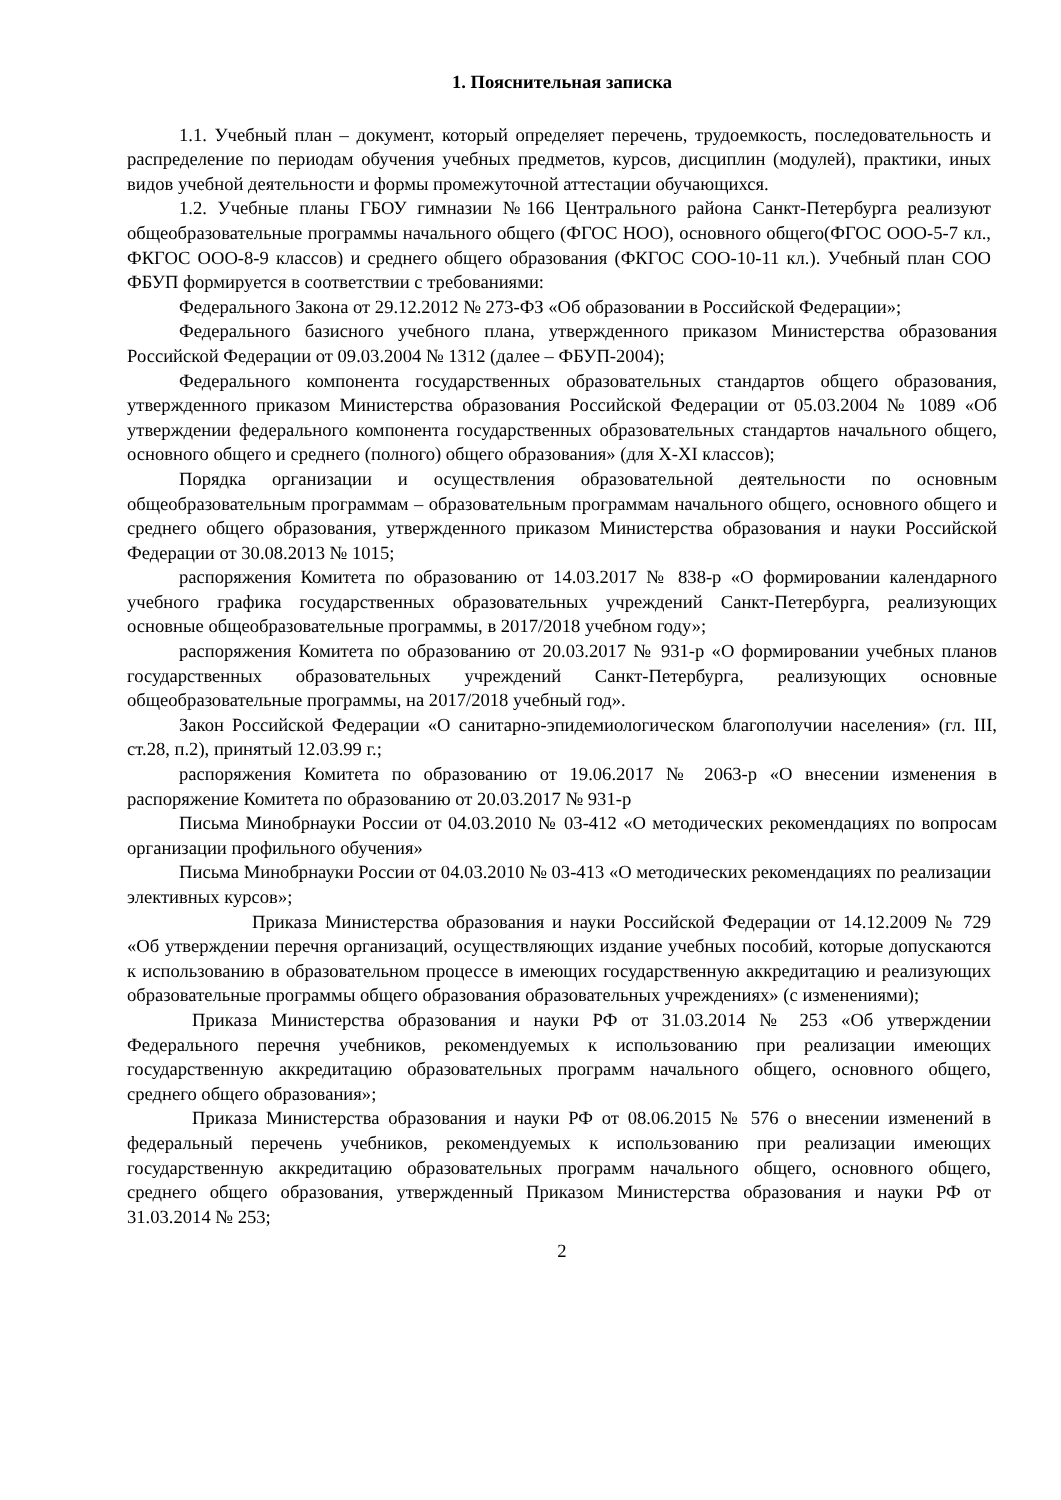1. Пояснительная записка
1.1. Учебный план – документ, который определяет перечень, трудоемкость, последовательность и распределение по периодам обучения учебных предметов, курсов, дисциплин (модулей), практики, иных видов учебной деятельности и формы промежуточной аттестации обучающихся.
1.2. Учебные планы ГБОУ гимназии №166 Центрального района Санкт-Петербурга реализуют общеобразовательные программы начального общего (ФГОС НОО), основного общего(ФГОС ООО-5-7 кл., ФКГОС ООО-8-9 классов) и среднего общего образования (ФКГОС СОО-10-11 кл.). Учебный план СОО ФБУП формируется в соответствии с требованиями:
Федерального Закона от 29.12.2012 № 273-ФЗ «Об образовании в Российской Федерации»;
Федерального базисного учебного плана, утвержденного приказом Министерства образования Российской Федерации от 09.03.2004 № 1312 (далее – ФБУП-2004);
Федерального компонента государственных образовательных стандартов общего образования, утвержденного приказом Министерства образования Российской Федерации от 05.03.2004 № 1089 «Об утверждении федерального компонента государственных образовательных стандартов начального общего, основного общего и среднего (полного) общего образования» (для X-XI классов);
Порядка организации и осуществления образовательной деятельности по основным общеобразовательным программам – образовательным программам начального общего, основного общего и среднего общего образования, утвержденного приказом Министерства образования и науки Российской Федерации от 30.08.2013 № 1015;
распоряжения Комитета по образованию от 14.03.2017 № 838-р «О формировании календарного учебного графика государственных образовательных учреждений Санкт-Петербурга, реализующих основные общеобразовательные программы, в 2017/2018 учебном году»;
распоряжения Комитета по образованию от 20.03.2017 № 931-р «О формировании учебных планов государственных образовательных учреждений Санкт-Петербурга, реализующих основные общеобразовательные программы, на 2017/2018 учебный год».
Закон Российской Федерации «О санитарно-эпидемиологическом благополучии населения» (гл. III, ст.28, п.2), принятый 12.03.99 г.;
распоряжения Комитета по образованию от 19.06.2017 № 2063-р «О внесении изменения в распоряжение Комитета по образованию от 20.03.2017 № 931-р
Письма Минобрнауки России от 04.03.2010 № 03-412 «О методических рекомендациях по вопросам организации профильного обучения»
Письма Минобрнауки России от 04.03.2010 № 03-413 «О методических рекомендациях по реализации элективных курсов»;
Приказа Министерства образования и науки Российской Федерации от 14.12.2009 № 729 «Об утверждении перечня организаций, осуществляющих издание учебных пособий, которые допускаются к использованию в образовательном процессе в имеющих государственную аккредитацию и реализующих образовательные программы общего образования образовательных учреждениях» (с изменениями);
Приказа Министерства образования и науки РФ от 31.03.2014 № 253 «Об утверждении Федерального перечня учебников, рекомендуемых к использованию при реализации имеющих государственную аккредитацию образовательных программ начального общего, основного общего, среднего общего образования»;
Приказа Министерства образования и науки РФ от 08.06.2015 № 576 о внесении изменений в федеральный перечень учебников, рекомендуемых к использованию при реализации имеющих государственную аккредитацию образовательных программ начального общего, основного общего, среднего общего образования, утвержденный Приказом Министерства образования и науки РФ от 31.03.2014 № 253;
2